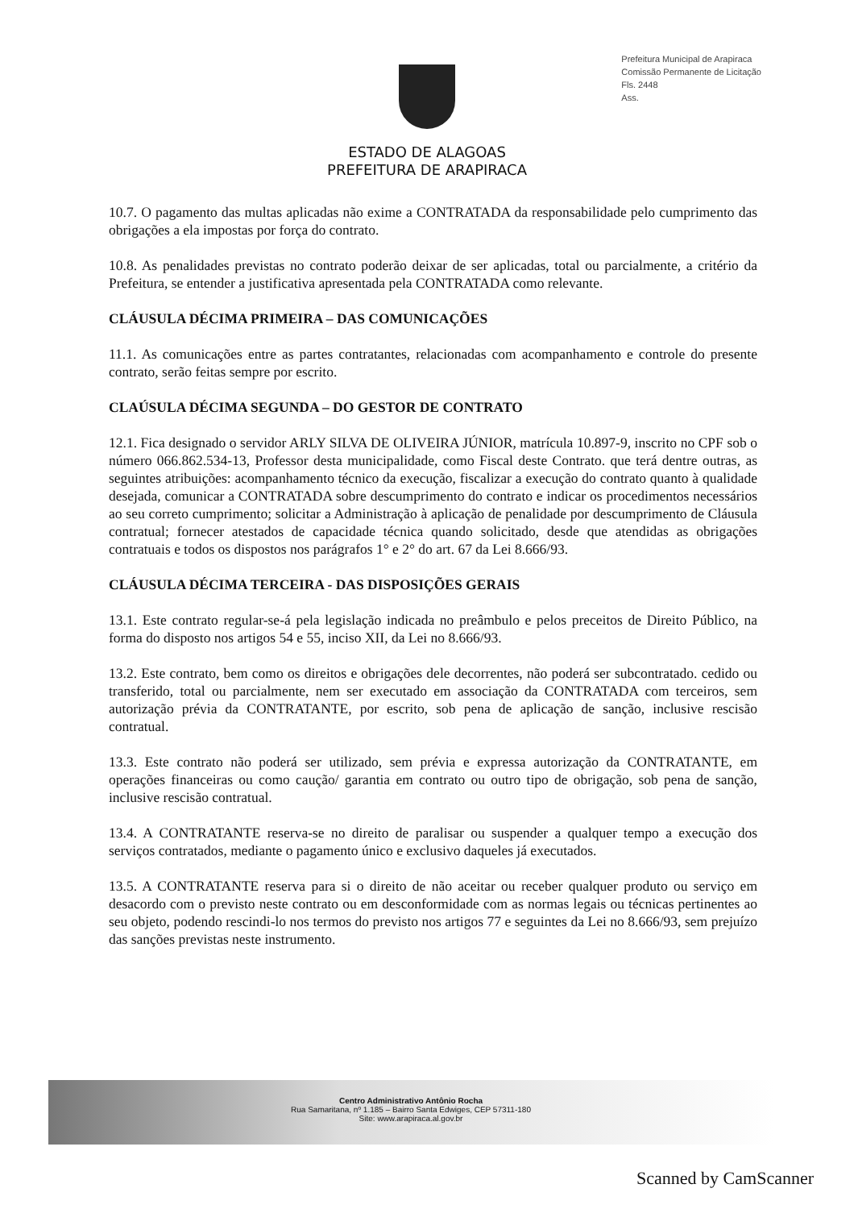Prefeitura Municipal de Arapiraca
Comissão Permanente de Licitação
Fls. 2448
Ass.
ESTADO DE ALAGOAS
PREFEITURA DE ARAPIRACA
10.7. O pagamento das multas aplicadas não exime a CONTRATADA da responsabilidade pelo cumprimento das obrigações a ela impostas por força do contrato.
10.8. As penalidades previstas no contrato poderão deixar de ser aplicadas, total ou parcialmente, a critério da Prefeitura, se entender a justificativa apresentada pela CONTRATADA como relevante.
CLÁUSULA DÉCIMA PRIMEIRA – DAS COMUNICAÇÕES
11.1. As comunicações entre as partes contratantes, relacionadas com acompanhamento e controle do presente contrato, serão feitas sempre por escrito.
CLAÚSULA DÉCIMA SEGUNDA – DO GESTOR DE CONTRATO
12.1. Fica designado o servidor ARLY SILVA DE OLIVEIRA JÚNIOR, matrícula 10.897-9, inscrito no CPF sob o número 066.862.534-13, Professor desta municipalidade, como Fiscal deste Contrato. que terá dentre outras, as seguintes atribuições: acompanhamento técnico da execução, fiscalizar a execução do contrato quanto à qualidade desejada, comunicar a CONTRATADA sobre descumprimento do contrato e indicar os procedimentos necessários ao seu correto cumprimento; solicitar a Administração à aplicação de penalidade por descumprimento de Cláusula contratual; fornecer atestados de capacidade técnica quando solicitado, desde que atendidas as obrigações contratuais e todos os dispostos nos parágrafos 1° e 2° do art. 67 da Lei 8.666/93.
CLÁUSULA DÉCIMA TERCEIRA - DAS DISPOSIÇÕES GERAIS
13.1. Este contrato regular-se-á pela legislação indicada no preâmbulo e pelos preceitos de Direito Público, na forma do disposto nos artigos 54 e 55, inciso XII, da Lei no 8.666/93.
13.2. Este contrato, bem como os direitos e obrigações dele decorrentes, não poderá ser subcontratado. cedido ou transferido, total ou parcialmente, nem ser executado em associação da CONTRATADA com terceiros, sem autorização prévia da CONTRATANTE, por escrito, sob pena de aplicação de sanção, inclusive rescisão contratual.
13.3. Este contrato não poderá ser utilizado, sem prévia e expressa autorização da CONTRATANTE, em operações financeiras ou como caução/ garantia em contrato ou outro tipo de obrigação, sob pena de sanção, inclusive rescisão contratual.
13.4. A CONTRATANTE reserva-se no direito de paralisar ou suspender a qualquer tempo a execução dos serviços contratados, mediante o pagamento único e exclusivo daqueles já executados.
13.5. A CONTRATANTE reserva para si o direito de não aceitar ou receber qualquer produto ou serviço em desacordo com o previsto neste contrato ou em desconformidade com as normas legais ou técnicas pertinentes ao seu objeto, podendo rescindi-lo nos termos do previsto nos artigos 77 e seguintes da Lei no 8.666/93, sem prejuízo das sanções previstas neste instrumento.
Centro Administrativo Antônio Rocha
Rua Samaritana, nº 1.185 – Bairro Santa Edwiges, CEP 57311-180
Site: www.arapiraca.al.gov.br
Scanned by CamScanner